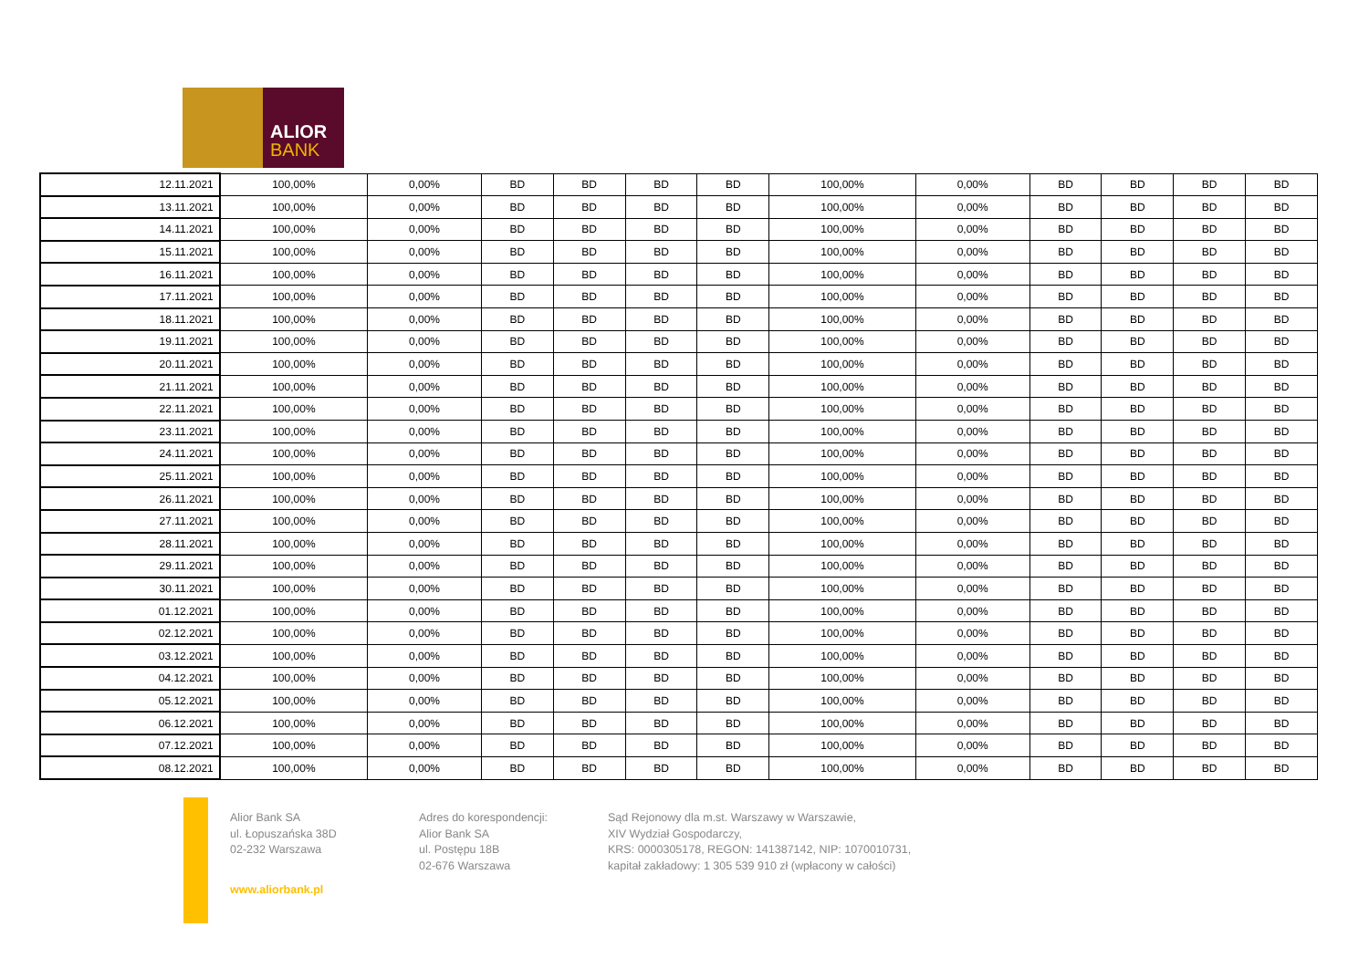ALIOR
BANK
| 12.11.2021 | 100,00% | 0,00% | BD | BD | BD | BD | 100,00% | 0,00% | BD | BD | BD | BD |
| 13.11.2021 | 100,00% | 0,00% | BD | BD | BD | BD | 100,00% | 0,00% | BD | BD | BD | BD |
| 14.11.2021 | 100,00% | 0,00% | BD | BD | BD | BD | 100,00% | 0,00% | BD | BD | BD | BD |
| 15.11.2021 | 100,00% | 0,00% | BD | BD | BD | BD | 100,00% | 0,00% | BD | BD | BD | BD |
| 16.11.2021 | 100,00% | 0,00% | BD | BD | BD | BD | 100,00% | 0,00% | BD | BD | BD | BD |
| 17.11.2021 | 100,00% | 0,00% | BD | BD | BD | BD | 100,00% | 0,00% | BD | BD | BD | BD |
| 18.11.2021 | 100,00% | 0,00% | BD | BD | BD | BD | 100,00% | 0,00% | BD | BD | BD | BD |
| 19.11.2021 | 100,00% | 0,00% | BD | BD | BD | BD | 100,00% | 0,00% | BD | BD | BD | BD |
| 20.11.2021 | 100,00% | 0,00% | BD | BD | BD | BD | 100,00% | 0,00% | BD | BD | BD | BD |
| 21.11.2021 | 100,00% | 0,00% | BD | BD | BD | BD | 100,00% | 0,00% | BD | BD | BD | BD |
| 22.11.2021 | 100,00% | 0,00% | BD | BD | BD | BD | 100,00% | 0,00% | BD | BD | BD | BD |
| 23.11.2021 | 100,00% | 0,00% | BD | BD | BD | BD | 100,00% | 0,00% | BD | BD | BD | BD |
| 24.11.2021 | 100,00% | 0,00% | BD | BD | BD | BD | 100,00% | 0,00% | BD | BD | BD | BD |
| 25.11.2021 | 100,00% | 0,00% | BD | BD | BD | BD | 100,00% | 0,00% | BD | BD | BD | BD |
| 26.11.2021 | 100,00% | 0,00% | BD | BD | BD | BD | 100,00% | 0,00% | BD | BD | BD | BD |
| 27.11.2021 | 100,00% | 0,00% | BD | BD | BD | BD | 100,00% | 0,00% | BD | BD | BD | BD |
| 28.11.2021 | 100,00% | 0,00% | BD | BD | BD | BD | 100,00% | 0,00% | BD | BD | BD | BD |
| 29.11.2021 | 100,00% | 0,00% | BD | BD | BD | BD | 100,00% | 0,00% | BD | BD | BD | BD |
| 30.11.2021 | 100,00% | 0,00% | BD | BD | BD | BD | 100,00% | 0,00% | BD | BD | BD | BD |
| 01.12.2021 | 100,00% | 0,00% | BD | BD | BD | BD | 100,00% | 0,00% | BD | BD | BD | BD |
| 02.12.2021 | 100,00% | 0,00% | BD | BD | BD | BD | 100,00% | 0,00% | BD | BD | BD | BD |
| 03.12.2021 | 100,00% | 0,00% | BD | BD | BD | BD | 100,00% | 0,00% | BD | BD | BD | BD |
| 04.12.2021 | 100,00% | 0,00% | BD | BD | BD | BD | 100,00% | 0,00% | BD | BD | BD | BD |
| 05.12.2021 | 100,00% | 0,00% | BD | BD | BD | BD | 100,00% | 0,00% | BD | BD | BD | BD |
| 06.12.2021 | 100,00% | 0,00% | BD | BD | BD | BD | 100,00% | 0,00% | BD | BD | BD | BD |
| 07.12.2021 | 100,00% | 0,00% | BD | BD | BD | BD | 100,00% | 0,00% | BD | BD | BD | BD |
| 08.12.2021 | 100,00% | 0,00% | BD | BD | BD | BD | 100,00% | 0,00% | BD | BD | BD | BD |
Alior Bank SA
ul. Łopuszańska 38D
02-232 Warszawa
www.aliorbank.pl
Adres do korespondencji:
Alior Bank SA
ul. Postępu 18B
02-676 Warszawa
Sąd Rejonowy dla m.st. Warszawy w Warszawie,
XIV Wydział Gospodarczy,
KRS: 0000305178, REGON: 141387142, NIP: 1070010731,
kapitał zakładowy: 1 305 539 910 zł (wpłacony w całości)